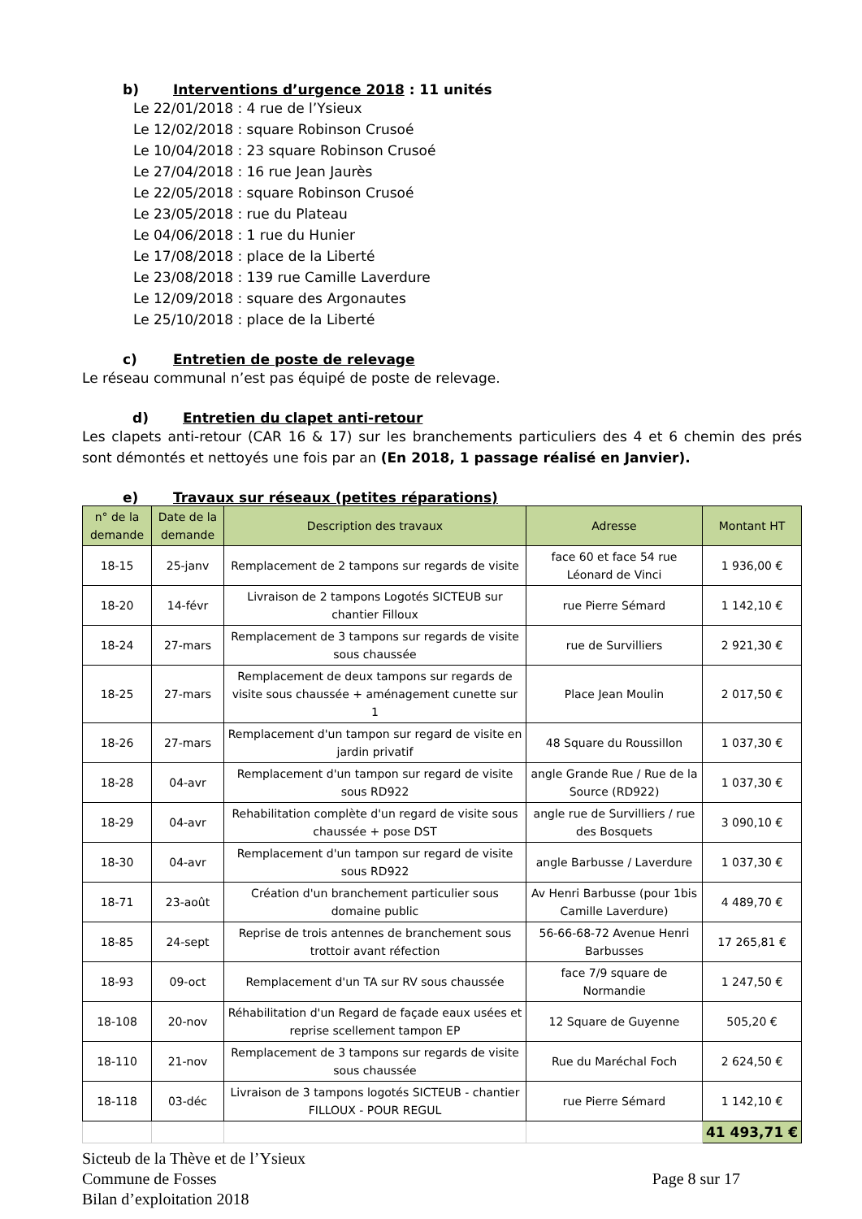b) Interventions d’urgence 2018 : 11 unités
Le 22/01/2018 : 4 rue de l’Ysieux
Le 12/02/2018 : square Robinson Crusoé
Le 10/04/2018 : 23 square Robinson Crusoé
Le 27/04/2018 : 16 rue Jean Jaurès
Le 22/05/2018 : square Robinson Crusoé
Le 23/05/2018 : rue du Plateau
Le 04/06/2018 : 1 rue du Hunier
Le 17/08/2018 : place de la Liberté
Le 23/08/2018 : 139 rue Camille Laverdure
Le 12/09/2018 : square des Argonautes
Le 25/10/2018 : place de la Liberté
c) Entretien de poste de relevage
Le réseau communal n’est pas équipé de poste de relevage.
d) Entretien du clapet anti-retour
Les clapets anti-retour (CAR 16 & 17) sur les branchements particuliers des 4 et 6 chemin des prés sont démontés et nettoyés une fois par an (En 2018, 1 passage réalisé en Janvier).
e) Travaux sur réseaux (petites réparations)
| n° de la demande | Date de la demande | Description des travaux | Adresse | Montant HT |
| --- | --- | --- | --- | --- |
| 18-15 | 25-janv | Remplacement de 2 tampons sur regards de visite | face 60 et face 54 rue Léonard de Vinci | 1 936,00 € |
| 18-20 | 14-févr | Livraison de 2 tampons Logotés SICTEUB sur chantier Filloux | rue Pierre Sémard | 1 142,10 € |
| 18-24 | 27-mars | Remplacement de 3 tampons sur regards de visite sous chaussée | rue de Survilliers | 2 921,30 € |
| 18-25 | 27-mars | Remplacement de deux tampons sur regards de visite sous chaussée + aménagement cunette sur 1 | Place Jean Moulin | 2 017,50 € |
| 18-26 | 27-mars | Remplacement d'un tampon sur regard de visite en jardin privatif | 48 Square du Roussillon | 1 037,30 € |
| 18-28 | 04-avr | Remplacement d'un tampon sur regard de visite sous RD922 | angle Grande Rue / Rue de la Source (RD922) | 1 037,30 € |
| 18-29 | 04-avr | Rehabilitation complète d'un regard de visite sous chaussée + pose DST | angle rue de Survilliers / rue des Bosquets | 3 090,10 € |
| 18-30 | 04-avr | Remplacement d'un tampon sur regard de visite sous RD922 | angle Barbusse / Laverdure | 1 037,30 € |
| 18-71 | 23-août | Création d'un branchement particulier sous domaine public | Av Henri Barbusse (pour 1bis Camille Laverdure) | 4 489,70 € |
| 18-85 | 24-sept | Reprise de trois antennes de branchement sous trottoir avant réfection | 56-66-68-72 Avenue Henri Barbusses | 17 265,81 € |
| 18-93 | 09-oct | Remplacement d'un TA sur RV sous chaussée | face 7/9 square de Normandie | 1 247,50 € |
| 18-108 | 20-nov | Réhabilitation d'un Regard de façade eaux usées et reprise scellement tampon EP | 12 Square de Guyenne | 505,20 € |
| 18-110 | 21-nov | Remplacement de 3 tampons sur regards de visite sous chaussée | Rue du Maréchal Foch | 2 624,50 € |
| 18-118 | 03-déc | Livraison de 3 tampons logotés SICTEUB - chantier FILLOUX - POUR REGUL | rue Pierre Sémard | 1 142,10 € |
| | | | | 41 493,71 € |
Sicteub de la Thève et de l’Ysieux
Commune de Fosses Page 8 sur 17
Bilan d’exploitation 2018